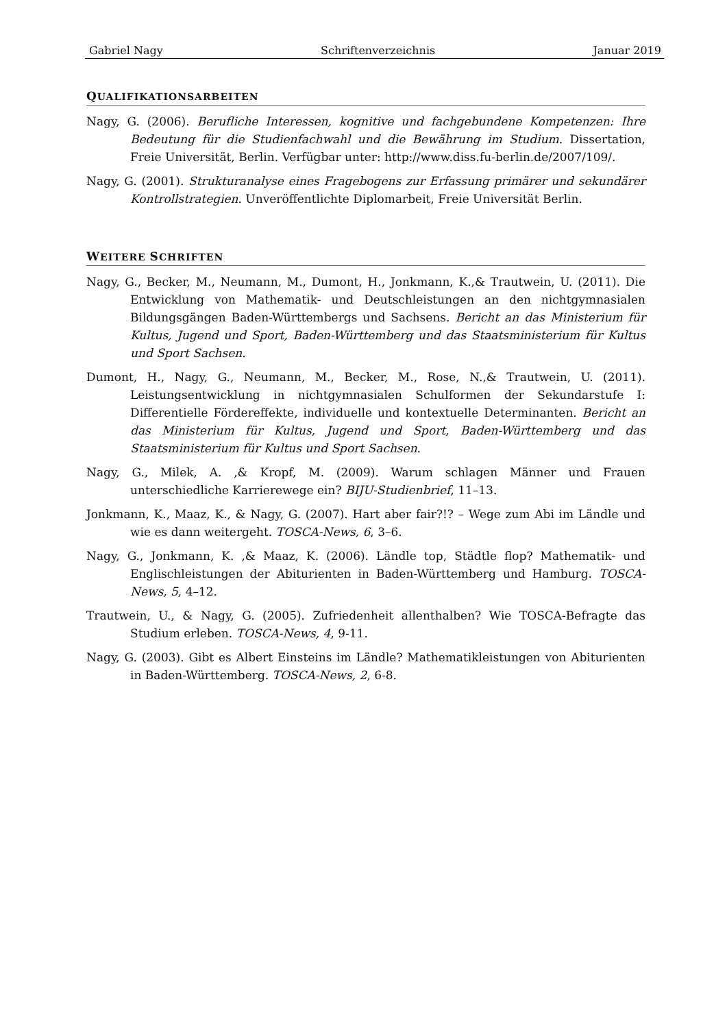Gabriel Nagy Schriftenverzeichnis Januar 2019
QUALIFIKATIONSARBEITEN
Nagy, G. (2006). Berufliche Interessen, kognitive und fachgebundene Kompetenzen: Ihre Bedeutung für die Studienfachwahl und die Bewährung im Studium. Dissertation, Freie Universität, Berlin. Verfügbar unter: http://www.diss.fu-berlin.de/2007/109/.
Nagy, G. (2001). Strukturanalyse eines Fragebogens zur Erfassung primärer und sekundärer Kontrollstrategien. Unveröffentlichte Diplomarbeit, Freie Universität Berlin.
WEITERE SCHRIFTEN
Nagy, G., Becker, M., Neumann, M., Dumont, H., Jonkmann, K.,& Trautwein, U. (2011). Die Entwicklung von Mathematik- und Deutschleistungen an den nichtgymnasialen Bildungsgängen Baden-Württembergs und Sachsens. Bericht an das Ministerium für Kultus, Jugend und Sport, Baden-Württemberg und das Staatsministerium für Kultus und Sport Sachsen.
Dumont, H., Nagy, G., Neumann, M., Becker, M., Rose, N.,& Trautwein, U. (2011). Leistungsentwicklung in nichtgymnasialen Schulformen der Sekundarstufe I: Differentielle Fördereffekte, individuelle und kontextuelle Determinanten. Bericht an das Ministerium für Kultus, Jugend und Sport, Baden-Württemberg und das Staatsministerium für Kultus und Sport Sachsen.
Nagy, G., Milek, A. ,& Kropf, M. (2009). Warum schlagen Männer und Frauen unterschiedliche Karrierewege ein? BIJU-Studienbrief, 11–13.
Jonkmann, K., Maaz, K., & Nagy, G. (2007). Hart aber fair?!? – Wege zum Abi im Ländle und wie es dann weitergeht. TOSCA-News, 6, 3–6.
Nagy, G., Jonkmann, K. ,& Maaz, K. (2006). Ländle top, Städtle flop? Mathematik- und Englischleistungen der Abiturienten in Baden-Württemberg und Hamburg. TOSCA-News, 5, 4–12.
Trautwein, U., & Nagy, G. (2005). Zufriedenheit allenthalben? Wie TOSCA-Befragte das Studium erleben. TOSCA-News, 4, 9-11.
Nagy, G. (2003). Gibt es Albert Einsteins im Ländle? Mathematikleistungen von Abiturienten in Baden-Württemberg. TOSCA-News, 2, 6-8.